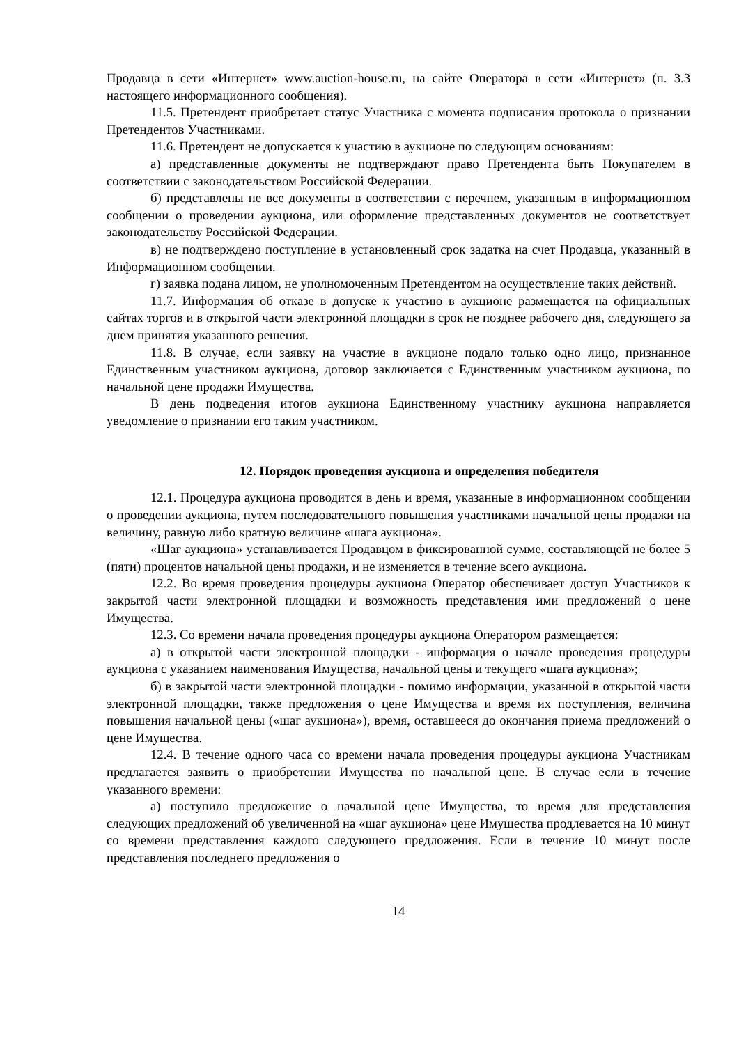Продавца в сети «Интернет» www.auction-house.ru, на сайте Оператора в сети «Интернет» (п. 3.3 настоящего информационного сообщения).
11.5. Претендент приобретает статус Участника с момента подписания протокола о признании Претендентов Участниками.
11.6. Претендент не допускается к участию в аукционе по следующим основаниям:
а) представленные документы не подтверждают право Претендента быть Покупателем в соответствии с законодательством Российской Федерации.
б) представлены не все документы в соответствии с перечнем, указанным в информационном сообщении о проведении аукциона, или оформление представленных документов не соответствует законодательству Российской Федерации.
в) не подтверждено поступление в установленный срок задатка на счет Продавца, указанный в Информационном сообщении.
г) заявка подана лицом, не уполномоченным Претендентом на осуществление таких действий.
11.7. Информация об отказе в допуске к участию в аукционе размещается на официальных сайтах торгов и в открытой части электронной площадки в срок не позднее рабочего дня, следующего за днем принятия указанного решения.
11.8. В случае, если заявку на участие в аукционе подало только одно лицо, признанное Единственным участником аукциона, договор заключается с Единственным участником аукциона, по начальной цене продажи Имущества.
В день подведения итогов аукциона Единственному участнику аукциона направляется уведомление о признании его таким участником.
12. Порядок проведения аукциона и определения победителя
12.1. Процедура аукциона проводится в день и время, указанные в информационном сообщении о проведении аукциона, путем последовательного повышения участниками начальной цены продажи на величину, равную либо кратную величине «шага аукциона».
«Шаг аукциона» устанавливается Продавцом в фиксированной сумме, составляющей не более 5 (пяти) процентов начальной цены продажи, и не изменяется в течение всего аукциона.
12.2. Во время проведения процедуры аукциона Оператор обеспечивает доступ Участников к закрытой части электронной площадки и возможность представления ими предложений о цене Имущества.
12.3. Со времени начала проведения процедуры аукциона Оператором размещается:
а) в открытой части электронной площадки - информация о начале проведения процедуры аукциона с указанием наименования Имущества, начальной цены и текущего «шага аукциона»;
б) в закрытой части электронной площадки - помимо информации, указанной в открытой части электронной площадки, также предложения о цене Имущества и время их поступления, величина повышения начальной цены («шаг аукциона»), время, оставшееся до окончания приема предложений о цене Имущества.
12.4. В течение одного часа со времени начала проведения процедуры аукциона Участникам предлагается заявить о приобретении Имущества по начальной цене. В случае если в течение указанного времени:
а) поступило предложение о начальной цене Имущества, то время для представления следующих предложений об увеличенной на «шаг аукциона» цене Имущества продлевается на 10 минут со времени представления каждого следующего предложения. Если в течение 10 минут после представления последнего предложения о
14